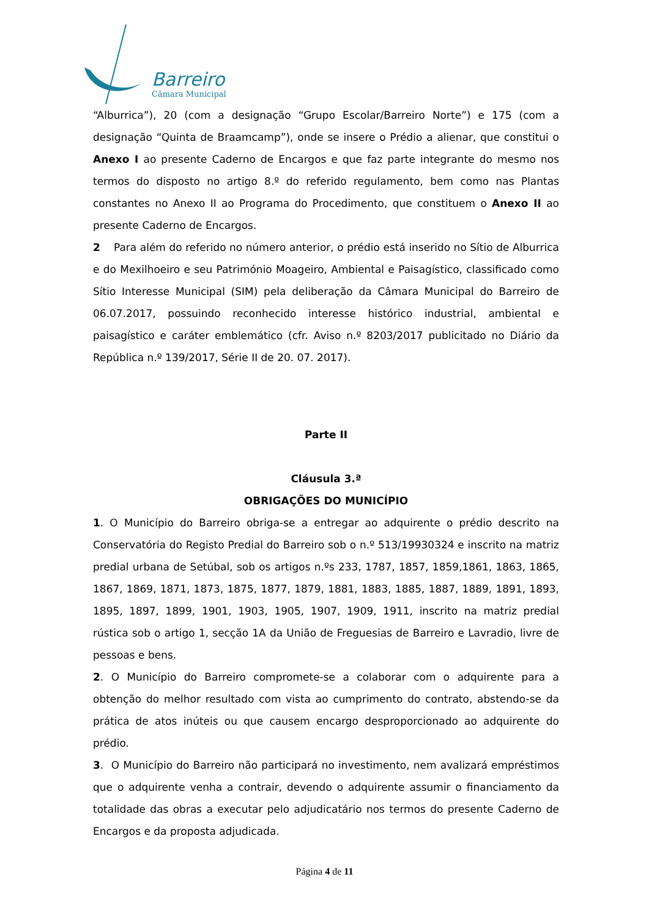Barreiro
Câmara Municipal
“Alburrica”), 20 (com a designação “Grupo Escolar/Barreiro Norte”) e 175 (com a designação “Quinta de Braamcamp”), onde se insere o Prédio a alienar, que constitui o Anexo I ao presente Caderno de Encargos e que faz parte integrante do mesmo nos termos do disposto no artigo 8.º do referido regulamento, bem como nas Plantas constantes no Anexo II ao Programa do Procedimento, que constituem o Anexo II ao presente Caderno de Encargos.
2 Para além do referido no número anterior, o prédio está inserido no Sítio de Alburrica e do Mexilhoeiro e seu Património Moageiro, Ambiental e Paisagístico, classificado como Sítio Interesse Municipal (SIM) pela deliberação da Câmara Municipal do Barreiro de 06.07.2017, possuindo reconhecido interesse histórico industrial, ambiental e paisagístico e caráter emblemático (cfr. Aviso n.º 8203/2017 publicitado no Diário da República n.º 139/2017, Série II de 20. 07. 2017).
Parte II
Cláusula 3.ª
OBRIGAÇÕES DO MUNICÍPIO
1. O Município do Barreiro obriga-se a entregar ao adquirente o prédio descrito na Conservatória do Registo Predial do Barreiro sob o n.º 513/19930324 e inscrito na matriz predial urbana de Setúbal, sob os artigos n.ºs 233, 1787, 1857, 1859,1861, 1863, 1865, 1867, 1869, 1871, 1873, 1875, 1877, 1879, 1881, 1883, 1885, 1887, 1889, 1891, 1893, 1895, 1897, 1899, 1901, 1903, 1905, 1907, 1909, 1911, inscrito na matriz predial rústica sob o artigo 1, secção 1A da União de Freguesias de Barreiro e Lavradio, livre de pessoas e bens.
2. O Município do Barreiro compromete-se a colaborar com o adquirente para a obtenção do melhor resultado com vista ao cumprimento do contrato, abstendo-se da prática de atos inúteis ou que causem encargo desproporcionado ao adquirente do prédio.
3. O Município do Barreiro não participará no investimento, nem avalizará empréstimos que o adquirente venha a contrair, devendo o adquirente assumir o financiamento da totalidade das obras a executar pelo adjudicatário nos termos do presente Caderno de Encargos e da proposta adjudicada.
Página 4 de 11